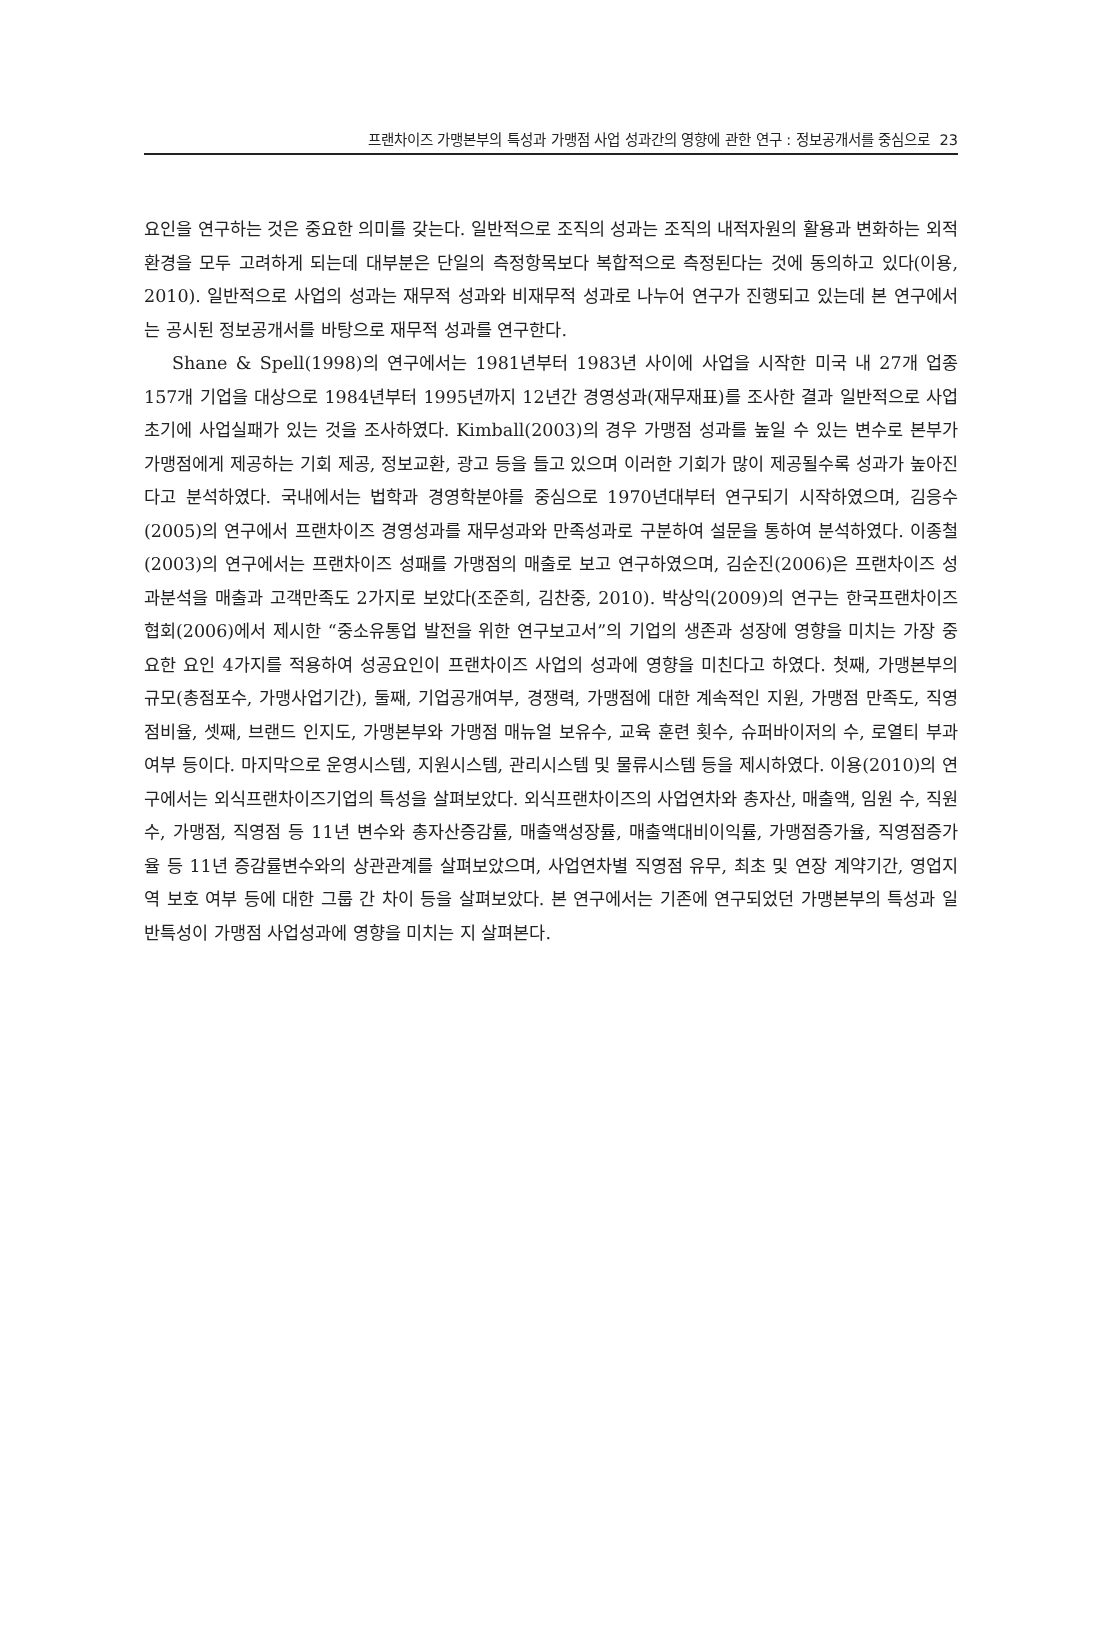프랜차이즈 가맹본부의 특성과 가맹점 사업 성과간의 영향에 관한 연구 : 정보공개서를 중심으로 23
요인을 연구하는 것은 중요한 의미를 갖는다. 일반적으로 조직의 성과는 조직의 내적자원의 활용과 변화하는 외적환경을 모두 고려하게 되는데 대부분은 단일의 측정항목보다 복합적으로 측정된다는 것에 동의하고 있다(이용, 2010). 일반적으로 사업의 성과는 재무적 성과와 비재무적 성과로 나누어 연구가 진행되고 있는데 본 연구에서는 공시된 정보공개서를 바탕으로 재무적 성과를 연구한다.
Shane & Spell(1998)의 연구에서는 1981년부터 1983년 사이에 사업을 시작한 미국 내 27개 업종 157개 기업을 대상으로 1984년부터 1995년까지 12년간 경영성과(재무재표)를 조사한 결과 일반적으로 사업초기에 사업실패가 있는 것을 조사하였다. Kimball(2003)의 경우 가맹점 성과를 높일 수 있는 변수로 본부가 가맹점에게 제공하는 기회 제공, 정보교환, 광고 등을 들고 있으며 이러한 기회가 많이 제공될수록 성과가 높아진다고 분석하였다. 국내에서는 법학과 경영학분야를 중심으로 1970년대부터 연구되기 시작하였으며, 김응수(2005)의 연구에서 프랜차이즈 경영성과를 재무성과와 만족성과로 구분하여 설문을 통하여 분석하였다. 이종철(2003)의 연구에서는 프랜차이즈 성패를 가맹점의 매출로 보고 연구하였으며, 김순진(2006)은 프랜차이즈 성과분석을 매출과 고객만족도 2가지로 보았다(조준희, 김찬중, 2010). 박상익(2009)의 연구는 한국프랜차이즈협회(2006)에서 제시한 “중소유통업 발전을 위한 연구보고서”의 기업의 생존과 성장에 영향을 미치는 가장 중요한 요인 4가지를 적용하여 성공요인이 프랜차이즈 사업의 성과에 영향을 미친다고 하였다. 첫째, 가맹본부의 규모(총점포수, 가맹사업기간), 둘째, 기업공개여부, 경쟁력, 가맹점에 대한 계속적인 지원, 가맹점 만족도, 직영점비율, 셋째, 브랜드 인지도, 가맹본부와 가맹점 매뉴얼 보유수, 교육 훈련 횟수, 슈퍼바이저의 수, 로열티 부과 여부 등이다. 마지막으로 운영시스템, 지원시스템, 관리시스템 및 물류시스템 등을 제시하였다. 이용(2010)의 연구에서는 외식프랜차이즈기업의 특성을 살펴보았다. 외식프랜차이즈의 사업연차와 총자산, 매출액, 임원 수, 직원 수, 가맹점, 직영점 등 11년 변수와 총자산증감률, 매출액성장률, 매출액대비이익률, 가맹점증가율, 직영점증가율 등 11년 증감률변수와의 상관관계를 살펴보았으며, 사업연차별 직영점 유무, 최초 및 연장 계약기간, 영업지역 보호 여부 등에 대한 그룹 간 차이 등을 살펴보았다. 본 연구에서는 기존에 연구되었던 가맹본부의 특성과 일반특성이 가맹점 사업성과에 영향을 미치는 지 살펴본다.